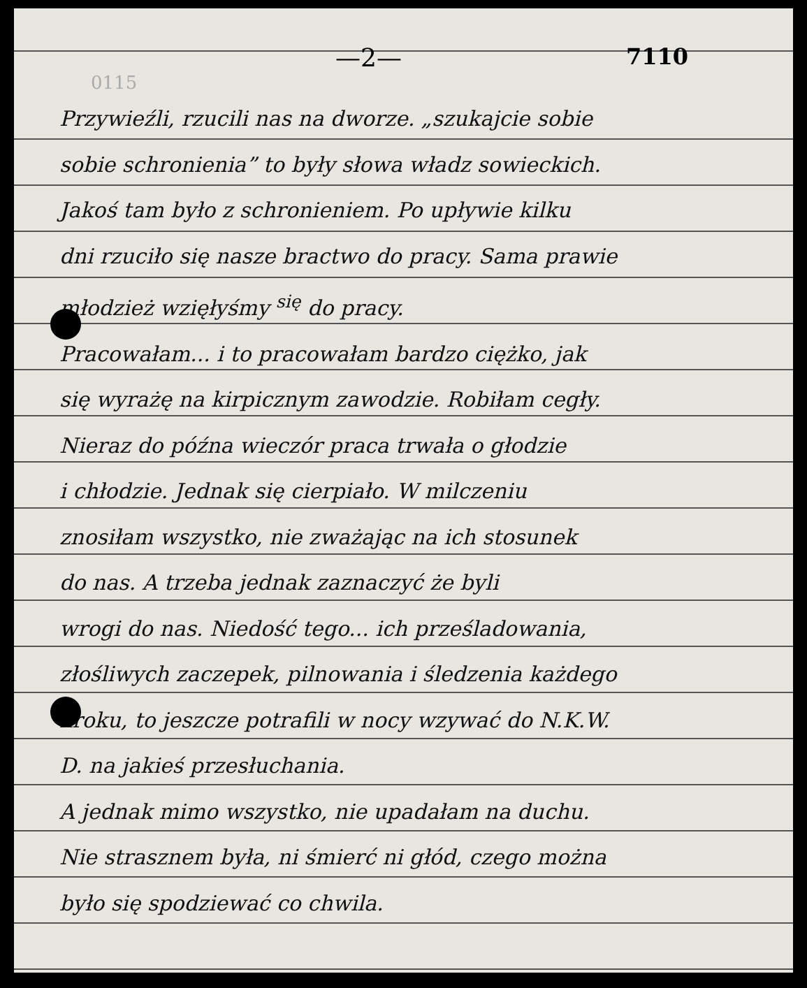—2— 7110
0115
Przywieźli, rzucili nas na dworze. „szukajcie sobie
sobie schronienia” to były słowa władz sowieckich.
Jakoś tam było z schronieniem. Po upływie kilku
dni rzuciło się nasze bractwo do pracy. Sama prawie
młodzież wzięłyśmy <sup>się</sup> do pracy.
Pracowałam... i to pracowałam bardzo ciężko, jak
się wyrażę na kirpicznym zawodzie. Robiłam cegły.
Nieraz do późna wieczór praca trwała o głodzie
i chłodzie. Jednak się cierpiało. W milczeniu
znosiłam wszystko, nie zważając na ich stosunek
do nas. A trzeba jednak zaznaczyć że byli
wrogi do nas. Niedość tego... ich prześladowania,
złośliwych zaczepek, pilnowania i śledzenia każdego
kroku, to jeszcze potrafili w nocy wzywać do N.K.W.
D. na jakieś przesłuchania.
A jednak mimo wszystko, nie upadałam na duchu.
Nie strasznem była, ni śmierć ni głód, czego można
było się spodziewać co chwila.